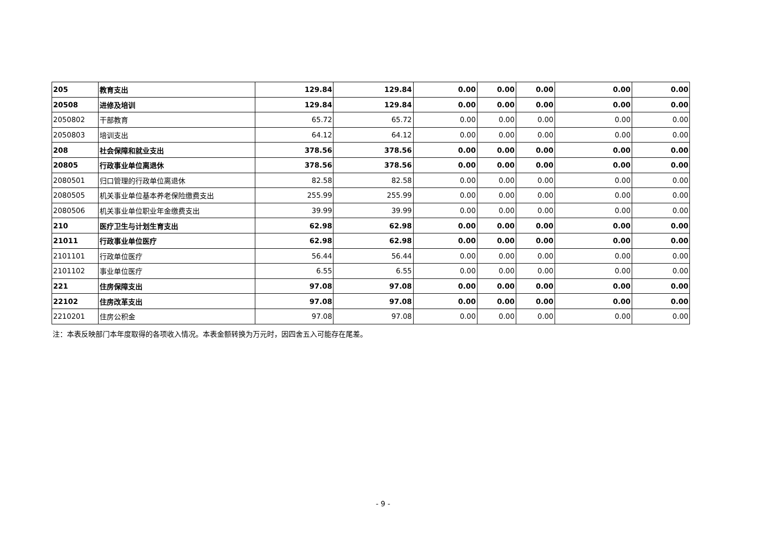| 205 | 教育支出 | 129.84 | 129.84 | 0.00 | 0.00 | 0.00 | 0.00 | 0.00 |
| 20508 | 进修及培训 | 129.84 | 129.84 | 0.00 | 0.00 | 0.00 | 0.00 | 0.00 |
| 2050802 | 干部教育 | 65.72 | 65.72 | 0.00 | 0.00 | 0.00 | 0.00 | 0.00 |
| 2050803 | 培训支出 | 64.12 | 64.12 | 0.00 | 0.00 | 0.00 | 0.00 | 0.00 |
| 208 | 社会保障和就业支出 | 378.56 | 378.56 | 0.00 | 0.00 | 0.00 | 0.00 | 0.00 |
| 20805 | 行政事业单位离退休 | 378.56 | 378.56 | 0.00 | 0.00 | 0.00 | 0.00 | 0.00 |
| 2080501 | 归口管理的行政单位离退休 | 82.58 | 82.58 | 0.00 | 0.00 | 0.00 | 0.00 | 0.00 |
| 2080505 | 机关事业单位基本养老保险缴费支出 | 255.99 | 255.99 | 0.00 | 0.00 | 0.00 | 0.00 | 0.00 |
| 2080506 | 机关事业单位职业年金缴费支出 | 39.99 | 39.99 | 0.00 | 0.00 | 0.00 | 0.00 | 0.00 |
| 210 | 医疗卫生与计划生育支出 | 62.98 | 62.98 | 0.00 | 0.00 | 0.00 | 0.00 | 0.00 |
| 21011 | 行政事业单位医疗 | 62.98 | 62.98 | 0.00 | 0.00 | 0.00 | 0.00 | 0.00 |
| 2101101 | 行政单位医疗 | 56.44 | 56.44 | 0.00 | 0.00 | 0.00 | 0.00 | 0.00 |
| 2101102 | 事业单位医疗 | 6.55 | 6.55 | 0.00 | 0.00 | 0.00 | 0.00 | 0.00 |
| 221 | 住房保障支出 | 97.08 | 97.08 | 0.00 | 0.00 | 0.00 | 0.00 | 0.00 |
| 22102 | 住房改革支出 | 97.08 | 97.08 | 0.00 | 0.00 | 0.00 | 0.00 | 0.00 |
| 2210201 | 住房公积金 | 97.08 | 97.08 | 0.00 | 0.00 | 0.00 | 0.00 | 0.00 |
注：本表反映部门本年度取得的各项收入情况。本表金额转换为万元时，因四舍五入可能存在尾差。
- 9 -